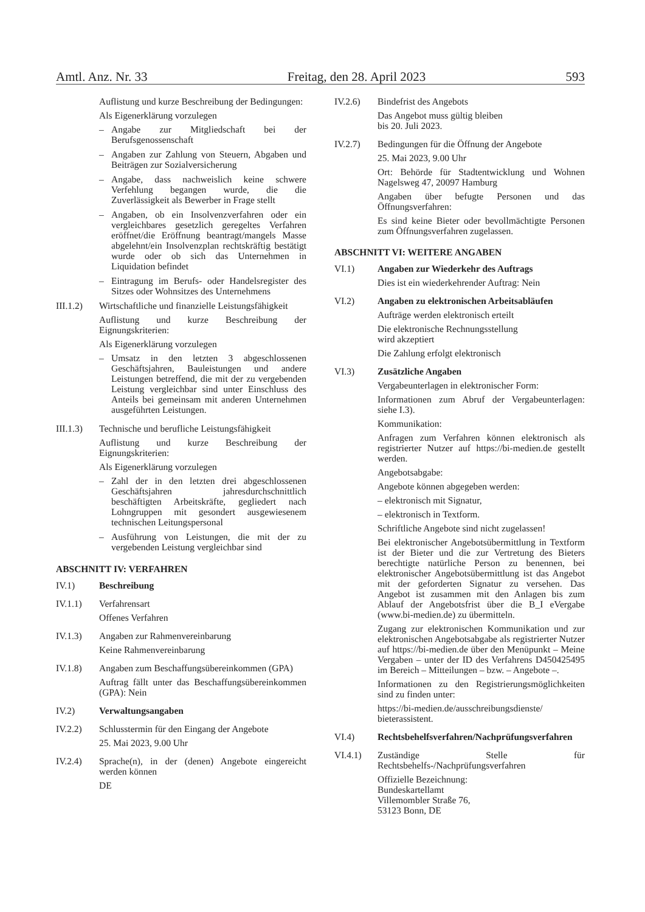Amtl. Anz. Nr. 33 Freitag, den 28. April 2023 593
Auflistung und kurze Beschreibung der Bedingungen:
Als Eigenerklärung vorzulegen
– Angabe zur Mitgliedschaft bei der Berufsgenossenschaft
– Angaben zur Zahlung von Steuern, Abgaben und Beiträgen zur Sozialversicherung
– Angabe, dass nachweislich keine schwere Verfehlung begangen wurde, die die Zuverlässigkeit als Bewerber in Frage stellt
– Angaben, ob ein Insolvenzverfahren oder ein vergleichbares gesetzlich geregeltes Verfahren eröffnet/die Eröffnung beantragt/mangels Masse abgelehnt/ein Insolvenzplan rechtskräftig bestätigt wurde oder ob sich das Unternehmen in Liquidation befindet
– Eintragung im Berufs- oder Handelsregister des Sitzes oder Wohnsitzes des Unternehmens
III.1.2)
Wirtschaftliche und finanzielle Leistungsfähigkeit
Auflistung und kurze Beschreibung der Eignungskriterien:
Als Eigenerklärung vorzulegen
– Umsatz in den letzten 3 abgeschlossenen Geschäftsjahren, Bauleistungen und andere Leistungen betreffend, die mit der zu vergebenden Leistung vergleichbar sind unter Einschluss des Anteils bei gemeinsam mit anderen Unternehmen ausgeführten Leistungen.
III.1.3)
Technische und berufliche Leistungsfähigkeit
Auflistung und kurze Beschreibung der Eignungskriterien:
Als Eigenerklärung vorzulegen
– Zahl der in den letzten drei abgeschlossenen Geschäftsjahren jahresdurchschnittlich beschäftigten Arbeitskräfte, gegliedert nach Lohngruppen mit gesondert ausgewiesenem technischen Leitungspersonal
– Ausführung von Leistungen, die mit der zu vergebenden Leistung vergleichbar sind
ABSCHNITT IV: VERFAHREN
IV.1) Beschreibung
IV.1.1) Verfahrensart
Offenes Verfahren
IV.1.3) Angaben zur Rahmenvereinbarung
Keine Rahmenvereinbarung
IV.1.8) Angaben zum Beschaffungsübereinkommen (GPA)
Auftrag fällt unter das Beschaffungsübereinkommen (GPA): Nein
IV.2) Verwaltungsangaben
IV.2.2) Schlusstermin für den Eingang der Angebote
25. Mai 2023, 9.00 Uhr
IV.2.4) Sprache(n), in der (denen) Angebote eingereicht werden können
DE
IV.2.6) Bindefrist des Angebots
Das Angebot muss gültig bleiben
bis 20. Juli 2023.
IV.2.7) Bedingungen für die Öffnung der Angebote
25. Mai 2023, 9.00 Uhr
Ort: Behörde für Stadtentwicklung und Wohnen Nagelsweg 47, 20097 Hamburg
Angaben über befugte Personen und das Öffnungsverfahren:
Es sind keine Bieter oder bevollmächtigte Personen zum Öffnungsverfahren zugelassen.
ABSCHNITT VI: WEITERE ANGABEN
VI.1) Angaben zur Wiederkehr des Auftrags
Dies ist ein wiederkehrender Auftrag: Nein
VI.2) Angaben zu elektronischen Arbeitsabläufen
Aufträge werden elektronisch erteilt
Die elektronische Rechnungsstellung
wird akzeptiert
Die Zahlung erfolgt elektronisch
VI.3) Zusätzliche Angaben
Vergabeunterlagen in elektronischer Form:
Informationen zum Abruf der Vergabeunterlagen: siehe I.3).
Kommunikation:
Anfragen zum Verfahren können elektronisch als registrierter Nutzer auf https://bi-medien.de gestellt werden.
Angebotsabgabe:
Angebote können abgegeben werden:
– elektronisch mit Signatur,
– elektronisch in Textform.
Schriftliche Angebote sind nicht zugelassen!
Bei elektronischer Angebotsübermittlung in Textform ist der Bieter und die zur Vertretung des Bieters berechtigte natürliche Person zu benennen, bei elektronischer Angebotsübermittlung ist das Angebot mit der geforderten Signatur zu versehen. Das Angebot ist zusammen mit den Anlagen bis zum Ablauf der Angebotsfrist über die B_I eVergabe (www.bi-medien.de) zu übermitteln.
Zugang zur elektronischen Kommunikation und zur elektronischen Angebotsabgabe als registrierter Nutzer auf https://bi-medien.de über den Menüpunkt – Meine Vergaben – unter der ID des Verfahrens D450425495 im Bereich – Mitteilungen – bzw. – Angebote –.
Informationen zu den Registrierungsmöglichkeiten sind zu finden unter:
https://bi-medien.de/ausschreibungsdienste/ bieterassistent.
VI.4) Rechtsbehelfsverfahren/Nachprüfungsverfahren
VI.4.1) Zuständige Stelle für Rechtsbehelfs-/Nachprüfungsverfahren
Offizielle Bezeichnung:
Bundeskartellamt
Villemombler Straße 76,
53123 Bonn, DE